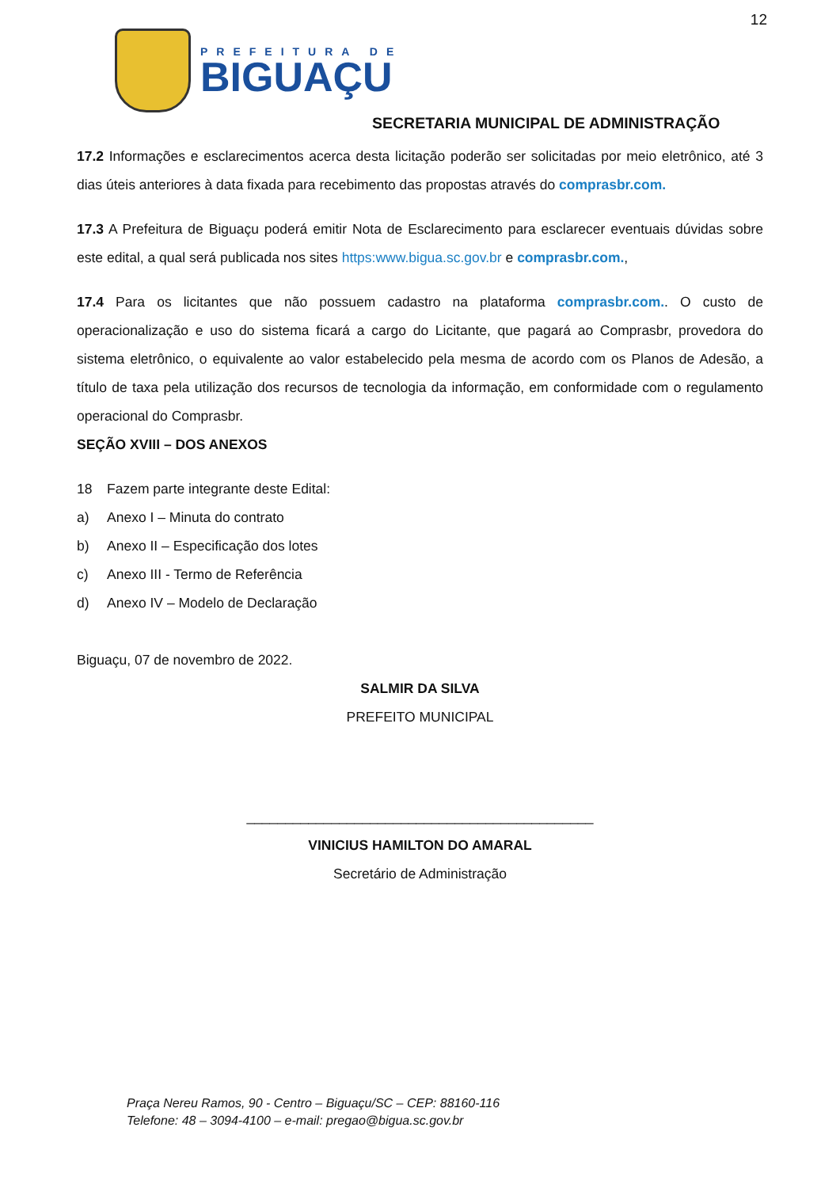12
PREFEITURA DE
BIGUAÇU
SECRETARIA MUNICIPAL DE ADMINISTRAÇÃO
17.2 Informações e esclarecimentos acerca desta licitação poderão ser solicitadas por meio eletrônico, até 3 dias úteis anteriores à data fixada para recebimento das propostas através do comprasbr.com.
17.3 A Prefeitura de Biguaçu poderá emitir Nota de Esclarecimento para esclarecer eventuais dúvidas sobre este edital, a qual será publicada nos sites https:www.bigua.sc.gov.br e comprasbr.com.,
17.4 Para os licitantes que não possuem cadastro na plataforma comprasbr.com.. O custo de operacionalização e uso do sistema ficará a cargo do Licitante, que pagará ao Comprasbr, provedora do sistema eletrônico, o equivalente ao valor estabelecido pela mesma de acordo com os Planos de Adesão, a título de taxa pela utilização dos recursos de tecnologia da informação, em conformidade com o regulamento operacional do Comprasbr.
SEÇÃO XVIII – DOS ANEXOS
18 Fazem parte integrante deste Edital:
a) Anexo I – Minuta do contrato
b) Anexo II – Especificação dos lotes
c) Anexo III - Termo de Referência
d) Anexo IV – Modelo de Declaração
Biguaçu, 07 de novembro de 2022.
SALMIR DA SILVA
PREFEITO MUNICIPAL
_____________________________________________
VINICIUS HAMILTON DO AMARAL
Secretário de Administração
Praça Nereu Ramos, 90 - Centro – Biguaçu/SC – CEP: 88160-116
Telefone: 48 – 3094-4100 – e-mail: pregao@bigua.sc.gov.br